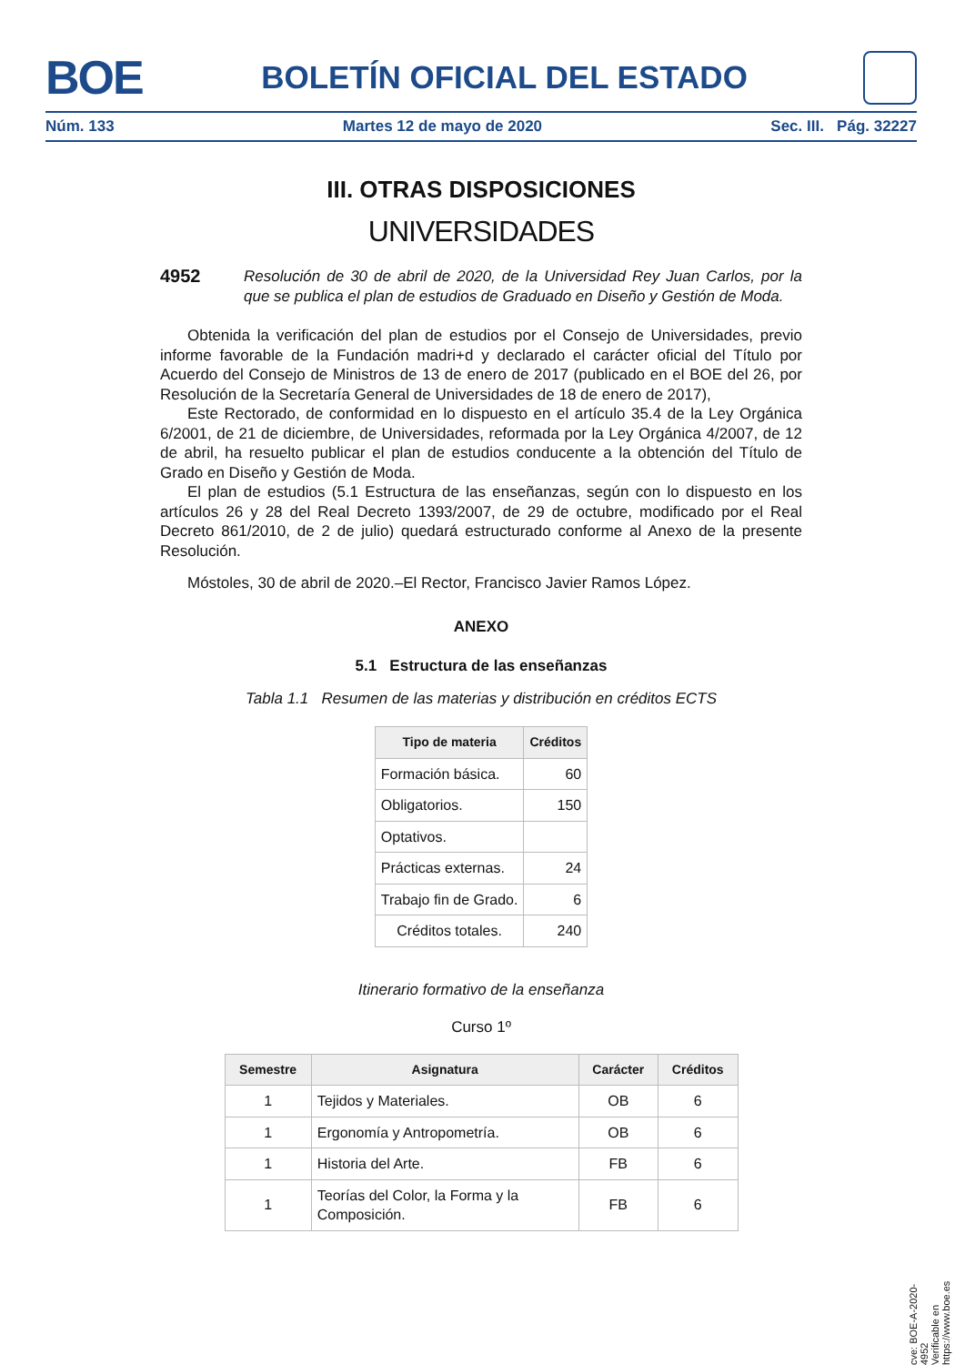BOE
BOLETÍN OFICIAL DEL ESTADO
Núm. 133 Martes 12 de mayo de 2020 Sec. III. Pág. 32227
III. OTRAS DISPOSICIONES
UNIVERSIDADES
4952 Resolución de 30 de abril de 2020, de la Universidad Rey Juan Carlos, por la que se publica el plan de estudios de Graduado en Diseño y Gestión de Moda.
Obtenida la verificación del plan de estudios por el Consejo de Universidades, previo informe favorable de la Fundación madri+d y declarado el carácter oficial del Título por Acuerdo del Consejo de Ministros de 13 de enero de 2017 (publicado en el BOE del 26, por Resolución de la Secretaría General de Universidades de 18 de enero de 2017),
Este Rectorado, de conformidad en lo dispuesto en el artículo 35.4 de la Ley Orgánica 6/2001, de 21 de diciembre, de Universidades, reformada por la Ley Orgánica 4/2007, de 12 de abril, ha resuelto publicar el plan de estudios conducente a la obtención del Título de Grado en Diseño y Gestión de Moda.
El plan de estudios (5.1 Estructura de las enseñanzas, según con lo dispuesto en los artículos 26 y 28 del Real Decreto 1393/2007, de 29 de octubre, modificado por el Real Decreto 861/2010, de 2 de julio) quedará estructurado conforme al Anexo de la presente Resolución.
Móstoles, 30 de abril de 2020.–El Rector, Francisco Javier Ramos López.
ANEXO
5.1 Estructura de las enseñanzas
Tabla 1.1 Resumen de las materias y distribución en créditos ECTS
| Tipo de materia | Créditos |
| --- | --- |
| Formación básica. | 60 |
| Obligatorios. | 150 |
| Optativos. | |
| Prácticas externas. | 24 |
| Trabajo fin de Grado. | 6 |
| Créditos totales. | 240 |
Itinerario formativo de la enseñanza
Curso 1º
| Semestre | Asignatura | Carácter | Créditos |
| --- | --- | --- | --- |
| 1 | Tejidos y Materiales. | OB | 6 |
| 1 | Ergonomía y Antropometría. | OB | 6 |
| 1 | Historia del Arte. | FB | 6 |
| 1 | Teorías del Color, la Forma y la Composición. | FB | 6 |
cve: BOE-A-2020-4952
Verificable en https://www.boe.es